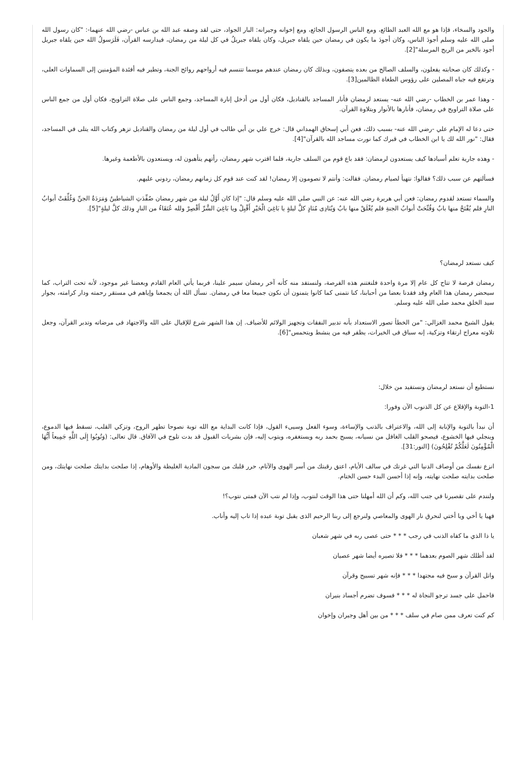والجود والسخاء، فإذا هو مع الله العبد الطائع، ومع الناس الرسول الجائع، ومع إخوانه وجيرانه: البار الجواد، حتى لقد وصفه عبد الله بن عباس -رضي الله عنهما-: "كان رسول الله صلى الله عليه وسلم أجودَ الناس، وكان أجودَ ما يكون في رمضان حين يلقاه جبريل، وكان يلقاه جبريلُ في كل ليلة من رمضان، فيدارسه القرآن، فَلَرَسولُ الله حين يلقاه جبريل أجود بالخير من الريح المرسلة"[2].
- وكذلك كان صحابته يفعلون، والسلف الصالح من بعده يتصفون، وبذلك كان رمضان عندهم موسما تتنسم فيه أرواحهم روائح الجنة، وتطير فيه أفئدة المؤمنين إلى السماوات العلى، وترتفع فيه جباه المصلين على رؤوس الطغاة الظالمين[3].
- وهذا عمر بن الخطاب -رضي الله عنه- يستعد لرمضان فأنار المساجد بالقناديل، فكان أول من أدخل إنارة المساجد، وجمع الناس على صلاة التراويح، فكان أول من جمع الناس على صلاة التراويح في رمضان، فأنارها بالأنوار وبتلاوة القرآن.
حتى دعا له الإمام علي -رضي الله عنه- بسبب ذلك، فعن أبي إسحاق الهمداني قال: خرج علي بن أبي طالب في أول ليلة من رمضان والقناديل تزهر وكتاب الله يتلى في المساجد، فقال: "نور الله لك يا ابن الخطاب في قبرك كما نورت مساجد الله بالقرآن"[4].
- وهذه جارية تعلم أسيادها كيف يستعدون لرمضان: فقد باع قوم من السلف جارية، فلما اقترب شهر رمضان، رأتهم يتأهبون له، ويستعدون بالأطعمة وغيرها.
فسألتهم عن سبب ذلك؟ فقالوا: نتهيأ لصيام رمضان. فقالت: وأنتم لا تصومون إلا رمضان! لقد كنت عند قوم كل زمانهم رمضان، ردوني عليهم.
والسماء تستعد لقدوم رمضان: فعن أبي هريرة رضي الله عنه: عن النبي صلى الله عليه وسلم قال: "إذا كان أَوَّلُ ليلة من شهر رمضان صُفِّدَتِ الشياطينُ وَمَرَدَةُ الجنِّ وَغُلِّقَتْ أبوابُ النارِ فلم يُفْتَحْ منها بابٌ وَفُتِّحَتْ أبوابُ الجنةِ فلم يُغْلَقْ منها بابٌ وَيُنَادِى مُنَادٍ كلَّ ليلةٍ يا بَاغِيَ الْخَيْرِ أَقْبِلْ ويا بَاغِيَ الشَّرِّ أَقْصِرْ ولله عُتَقَاءُ من النارِ وذلك كلَّ ليلةٍ"[5].
كيف نستعد لرمضان؟
رمضان فرصة لا تتاح كل عام إلا مرة واحدة فلنغتنم هذه الفرصة، ولنستفد منه كأنه آخر رمضان سيمر علينا، فربما يأتي العام القادم وبعضنا غير موجود، لأنه تحت التراب، كما سيحضر رمضان هذا العام وقد فقدنا بعضا من أحبابنا، كنا نتمنى كما كانوا يتمنون أن نكون جميعا معا في رمضان. نسأل الله أن يجمعنا وإياهم في مستقر رحمته ودار كرامته، بجوار سيد الخلق محمد صلى الله عليه وسلم.
يقول الشيخ محمد الغزالي: "من الخطأ تصور الاستعداد بأنه تدبير النفقات وتجهيز الولائم للأضياف. إن هذا الشهر شرع للإقبال على الله والاجتهاد فى مرضاته وتدبر القرآن، وجعل تلاوته معراج ارتقاء وتزكية، إنه سباق فى الخيرات، يظفر فيه من ينشط ويتحمس"[6].
نستطيع أن نستعد لرمضان ونستفيد من خلال:
1-التوبة والإقلاع عن كل الذنوب الآن وفورا:
أن نبدأ بالتوبة والإنابة إلى الله، والاعتراف بالذنب والإساءة، وسوء الفعل وسيىء القول، فإذا كانت البداية مع الله توبة نصوحا تطهر الروح، وتزكي القلب، تسقط فيها الدموع، وينجلي فيها الخشوع، فيصحو القلب الغافل من نسيانه، يسبح بحمد ربه ويستغفره، ويتوب إليه، فإن بشريات القبول قد بدت تلوح في الآفاق. قال تعالى: (وَتُوبُوا إِلَى اللَّهِ جَمِيعاً أَيُّهَا الْمُؤْمِنُونَ لَعَلَّكُمْ تُفْلِحُونَ) [النور:31].
انزع نفسك من أوصاف الدنيا التي غرتك في سالف الأيام، اعتق رقبتك من أسر الهوى والآثام، حرر قلبك من سجون المادية الغليظة والأوهام، إذا صلحت بدايتك صلحت نهايتك، ومن صلحت بدايته صلحت نهايته، وإنه إذا أحسن البدء حسن الختام.
ولنندم على تقصيرنا في جنب الله، وكم أن الله أمهلنا حتى هذا الوقت لنتوب، وإذا لم نتب الآن فمتى نتوب؟!
فهيا يا أخي ويا أختي لنحرق نار الهوى والمعاصي ولنرجع إلى ربنا الرحيم الذى يقبل توبة عبده إذا تاب إليه وأناب.
يا ذا الذي ما كفاه الذنب في رجب * * * حتى عصى ربه في شهر شعبان
لقد أظلك شهر الصوم بعدهما * * * فلا تصيره أيضا شهر عصيان
واتل القرآن و سبح فيه مجتهدا * * * فإنه شهر تسبيح وقرآن
فاحمل على جسد ترجو النجاة له * * * فسوف تضرم أجساد بنيران
كم كنت تعرف ممن صام في سلف * * * من بين أهل وجيران وإخوان